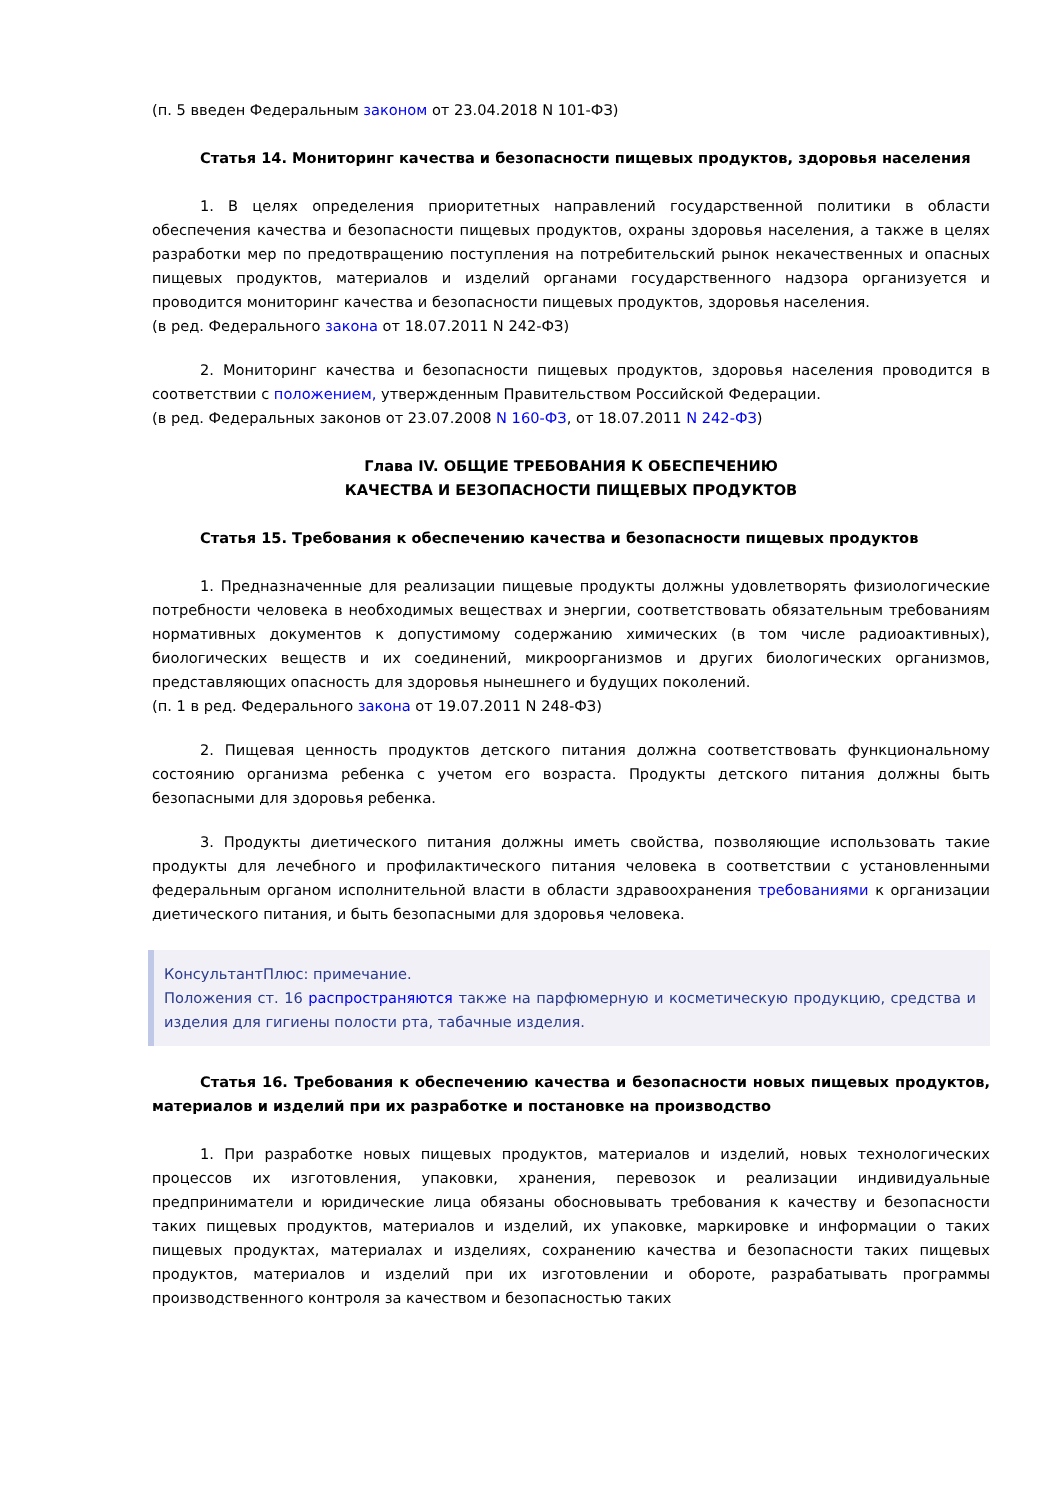(п. 5 введен Федеральным законом от 23.04.2018 N 101-ФЗ)
Статья 14. Мониторинг качества и безопасности пищевых продуктов, здоровья населения
1. В целях определения приоритетных направлений государственной политики в области обеспечения качества и безопасности пищевых продуктов, охраны здоровья населения, а также в целях разработки мер по предотвращению поступления на потребительский рынок некачественных и опасных пищевых продуктов, материалов и изделий органами государственного надзора организуется и проводится мониторинг качества и безопасности пищевых продуктов, здоровья населения.
(в ред. Федерального закона от 18.07.2011 N 242-ФЗ)
2. Мониторинг качества и безопасности пищевых продуктов, здоровья населения проводится в соответствии с положением, утвержденным Правительством Российской Федерации.
(в ред. Федеральных законов от 23.07.2008 N 160-ФЗ, от 18.07.2011 N 242-ФЗ)
Глава IV. ОБЩИЕ ТРЕБОВАНИЯ К ОБЕСПЕЧЕНИЮ
КАЧЕСТВА И БЕЗОПАСНОСТИ ПИЩЕВЫХ ПРОДУКТОВ
Статья 15. Требования к обеспечению качества и безопасности пищевых продуктов
1. Предназначенные для реализации пищевые продукты должны удовлетворять физиологические потребности человека в необходимых веществах и энергии, соответствовать обязательным требованиям нормативных документов к допустимому содержанию химических (в том числе радиоактивных), биологических веществ и их соединений, микроорганизмов и других биологических организмов, представляющих опасность для здоровья нынешнего и будущих поколений.
(п. 1 в ред. Федерального закона от 19.07.2011 N 248-ФЗ)
2. Пищевая ценность продуктов детского питания должна соответствовать функциональному состоянию организма ребенка с учетом его возраста. Продукты детского питания должны быть безопасными для здоровья ребенка.
3. Продукты диетического питания должны иметь свойства, позволяющие использовать такие продукты для лечебного и профилактического питания человека в соответствии с установленными федеральным органом исполнительной власти в области здравоохранения требованиями к организации диетического питания, и быть безопасными для здоровья человека.
КонсультантПлюс: примечание.
Положения ст. 16 распространяются также на парфюмерную и косметическую продукцию, средства и изделия для гигиены полости рта, табачные изделия.
Статья 16. Требования к обеспечению качества и безопасности новых пищевых продуктов, материалов и изделий при их разработке и постановке на производство
1. При разработке новых пищевых продуктов, материалов и изделий, новых технологических процессов их изготовления, упаковки, хранения, перевозок и реализации индивидуальные предприниматели и юридические лица обязаны обосновывать требования к качеству и безопасности таких пищевых продуктов, материалов и изделий, их упаковке, маркировке и информации о таких пищевых продуктах, материалах и изделиях, сохранению качества и безопасности таких пищевых продуктов, материалов и изделий при их изготовлении и обороте, разрабатывать программы производственного контроля за качеством и безопасностью таких